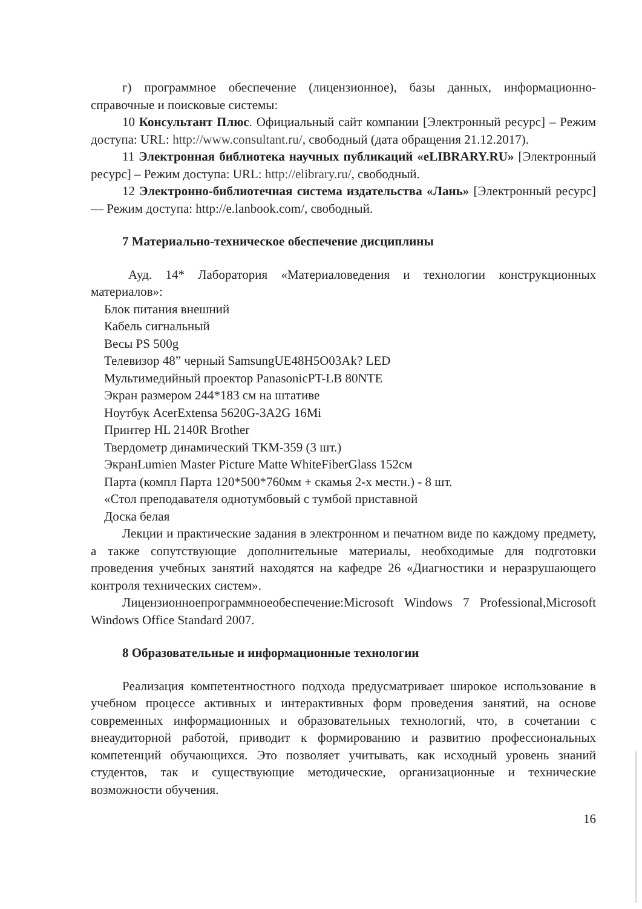г) программное обеспечение (лицензионное), базы данных, информационно-справочные и поисковые системы:
10 Консультант Плюс. Официальный сайт компании [Электронный ресурс] – Режим доступа: URL: http://www.consultant.ru/, свободный (дата обращения 21.12.2017).
11 Электронная библиотека научных публикаций «eLIBRARY.RU» [Электронный ресурс] – Режим доступа: URL: http://elibrary.ru/, свободный.
12 Электронно-библиотечная система издательства «Лань» [Электронный ресурс] — Режим доступа: http://e.lanbook.com/, свободный.
7 Материально-техническое обеспечение дисциплины
Ауд. 14* Лаборатория «Материаловедения и технологии конструкционных материалов»:
Блок питания внешний
Кабель сигнальный
Весы PS 500g
Телевизор 48” черный SamsungUE48H5O03Ak? LED
Мультимедийный проектор PanasonicPT-LB 80NTE
Экран размером 244*183 см на штативе
Ноутбук AcerExtensa 5620G-3A2G 16Mi
Принтер HL 2140R Brother
Твердометр динамический ТКМ-359 (3 шт.)
ЭкранLumien Master Picture Matte WhiteFiberGlass 152см
Парта (компл Парта 120*500*760мм + скамья 2-х местн.) - 8 шт.
«Стол преподавателя однотумбовый с тумбой приставной
Доска белая
Лекции и практические задания в электронном и печатном виде по каждому предмету, а также сопутствующие дополнительные материалы, необходимые для подготовки проведения учебных занятий находятся на кафедре 26 «Диагностики и неразрушающего контроля технических систем».
Лицензионноепрограммноеобеспечение:Microsoft Windows 7 Professional,Microsoft Windows Office Standard 2007.
8 Образовательные и информационные технологии
Реализация компетентностного подхода предусматривает широкое использование в учебном процессе активных и интерактивных форм проведения занятий, на основе современных информационных и образовательных технологий, что, в сочетании с внеаудиторной работой, приводит к формированию и развитию профессиональных компетенций обучающихся. Это позволяет учитывать, как исходный уровень знаний студентов, так и существующие методические, организационные и технические возможности обучения.
16